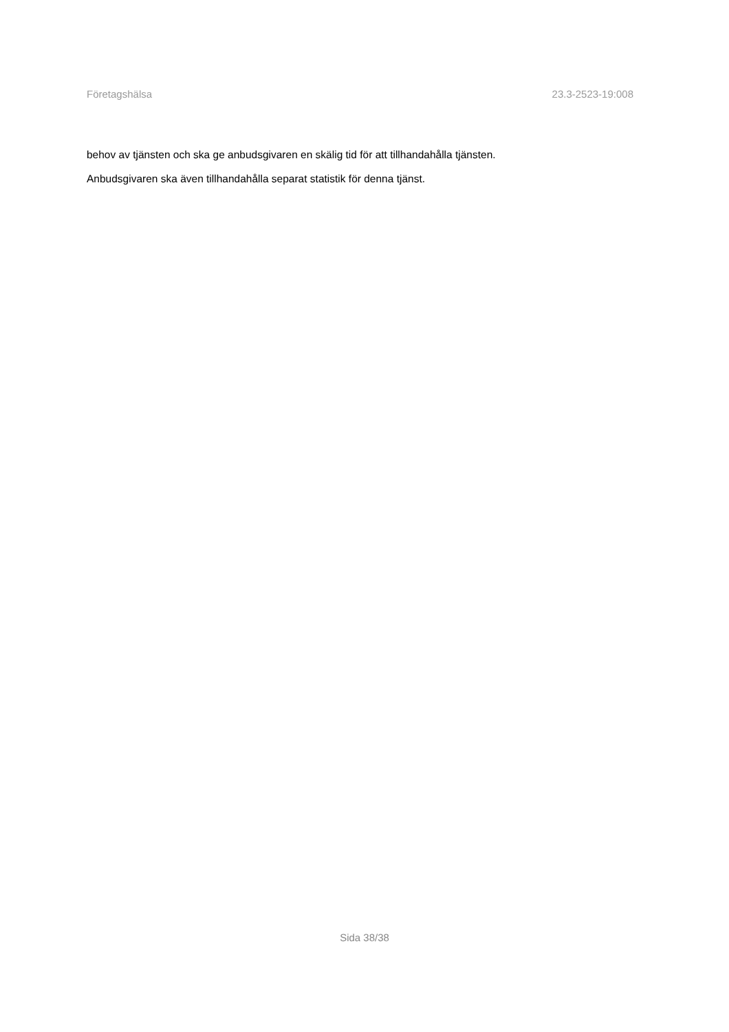Företagshälsa 23.3-2523-19:008
behov av tjänsten och ska ge anbudsgivaren en skälig tid för att tillhandahålla tjänsten.
Anbudsgivaren ska även tillhandahålla separat statistik för denna tjänst.
Sida 38/38